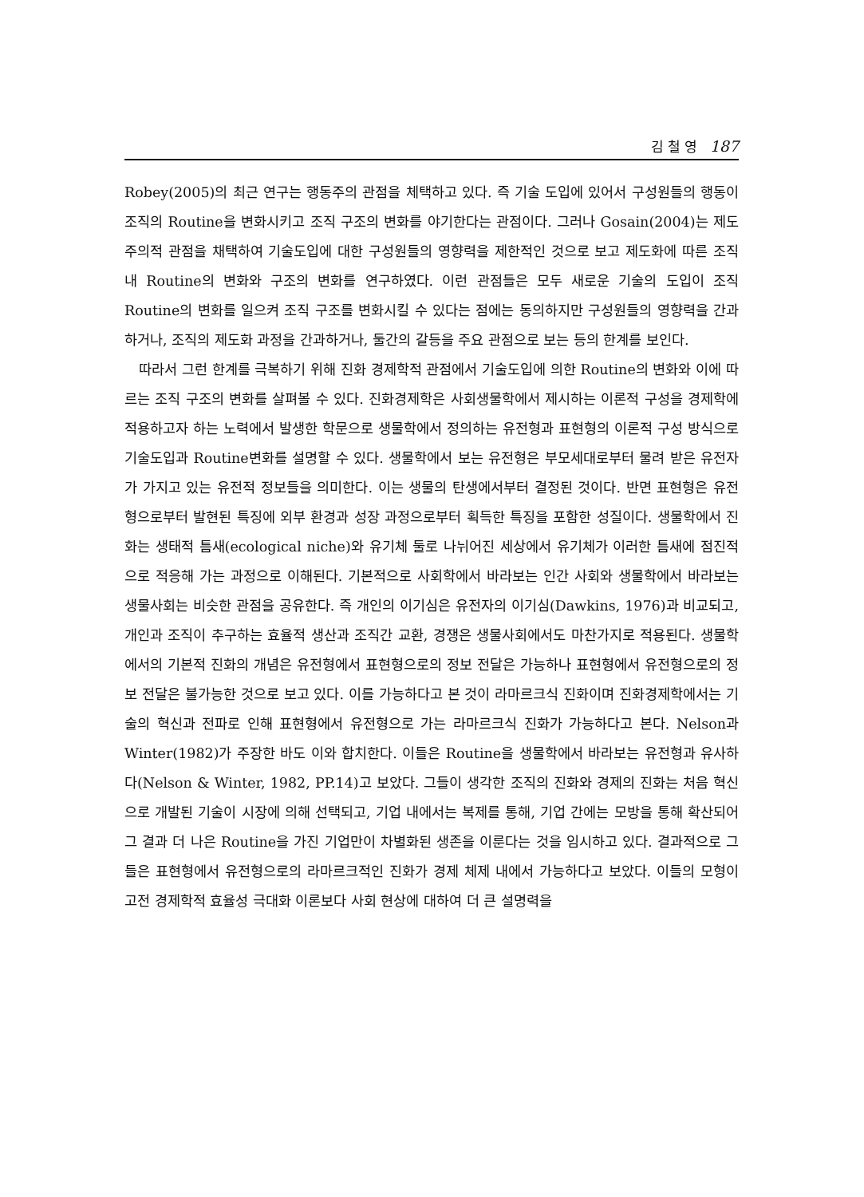김 철 영 187
Robey(2005)의 최근 연구는 행동주의 관점을 체택하고 있다. 즉 기술 도입에 있어서 구성원들의 행동이 조직의 Routine을 변화시키고 조직 구조의 변화를 야기한다는 관점이다. 그러나 Gosain(2004)는 제도주의적 관점을 채택하여 기술도입에 대한 구성원들의 영향력을 제한적인 것으로 보고 제도화에 따른 조직 내 Routine의 변화와 구조의 변화를 연구하였다. 이런 관점들은 모두 새로운 기술의 도입이 조직 Routine의 변화를 일으켜 조직 구조를 변화시킬 수 있다는 점에는 동의하지만 구성원들의 영향력을 간과하거나, 조직의 제도화 과정을 간과하거나, 둘간의 갈등을 주요 관점으로 보는 등의 한계를 보인다.
따라서 그런 한계를 극복하기 위해 진화 경제학적 관점에서 기술도입에 의한 Routine의 변화와 이에 따르는 조직 구조의 변화를 살펴볼 수 있다. 진화경제학은 사회생물학에서 제시하는 이론적 구성을 경제학에 적용하고자 하는 노력에서 발생한 학문으로 생물학에서 정의하는 유전형과 표현형의 이론적 구성 방식으로 기술도입과 Routine변화를 설명할 수 있다. 생물학에서 보는 유전형은 부모세대로부터 물려 받은 유전자가 가지고 있는 유전적 정보들을 의미한다. 이는 생물의 탄생에서부터 결정된 것이다. 반면 표현형은 유전형으로부터 발현된 특징에 외부 환경과 성장 과정으로부터 획득한 특징을 포함한 성질이다. 생물학에서 진화는 생태적 틈새(ecological niche)와 유기체 둘로 나뉘어진 세상에서 유기체가 이러한 틈새에 점진적으로 적응해 가는 과정으로 이해된다. 기본적으로 사회학에서 바라보는 인간 사회와 생물학에서 바라보는 생물사회는 비슷한 관점을 공유한다. 즉 개인의 이기심은 유전자의 이기심(Dawkins, 1976)과 비교되고, 개인과 조직이 추구하는 효율적 생산과 조직간 교환, 경쟁은 생물사회에서도 마찬가지로 적용된다. 생물학에서의 기본적 진화의 개념은 유전형에서 표현형으로의 정보 전달은 가능하나 표현형에서 유전형으로의 정보 전달은 불가능한 것으로 보고 있다. 이를 가능하다고 본 것이 라마르크식 진화이며 진화경제학에서는 기술의 혁신과 전파로 인해 표현형에서 유전형으로 가는 라마르크식 진화가 가능하다고 본다. Nelson과 Winter(1982)가 주장한 바도 이와 합치한다. 이들은 Routine을 생물학에서 바라보는 유전형과 유사하다(Nelson & Winter, 1982, PP.14)고 보았다. 그들이 생각한 조직의 진화와 경제의 진화는 처음 혁신으로 개발된 기술이 시장에 의해 선택되고, 기업 내에서는 복제를 통해, 기업 간에는 모방을 통해 확산되어 그 결과 더 나은 Routine을 가진 기업만이 차별화된 생존을 이룬다는 것을 임시하고 있다. 결과적으로 그들은 표현형에서 유전형으로의 라마르크적인 진화가 경제 체제 내에서 가능하다고 보았다. 이들의 모형이 고전 경제학적 효율성 극대화 이론보다 사회 현상에 대하여 더 큰 설명력을